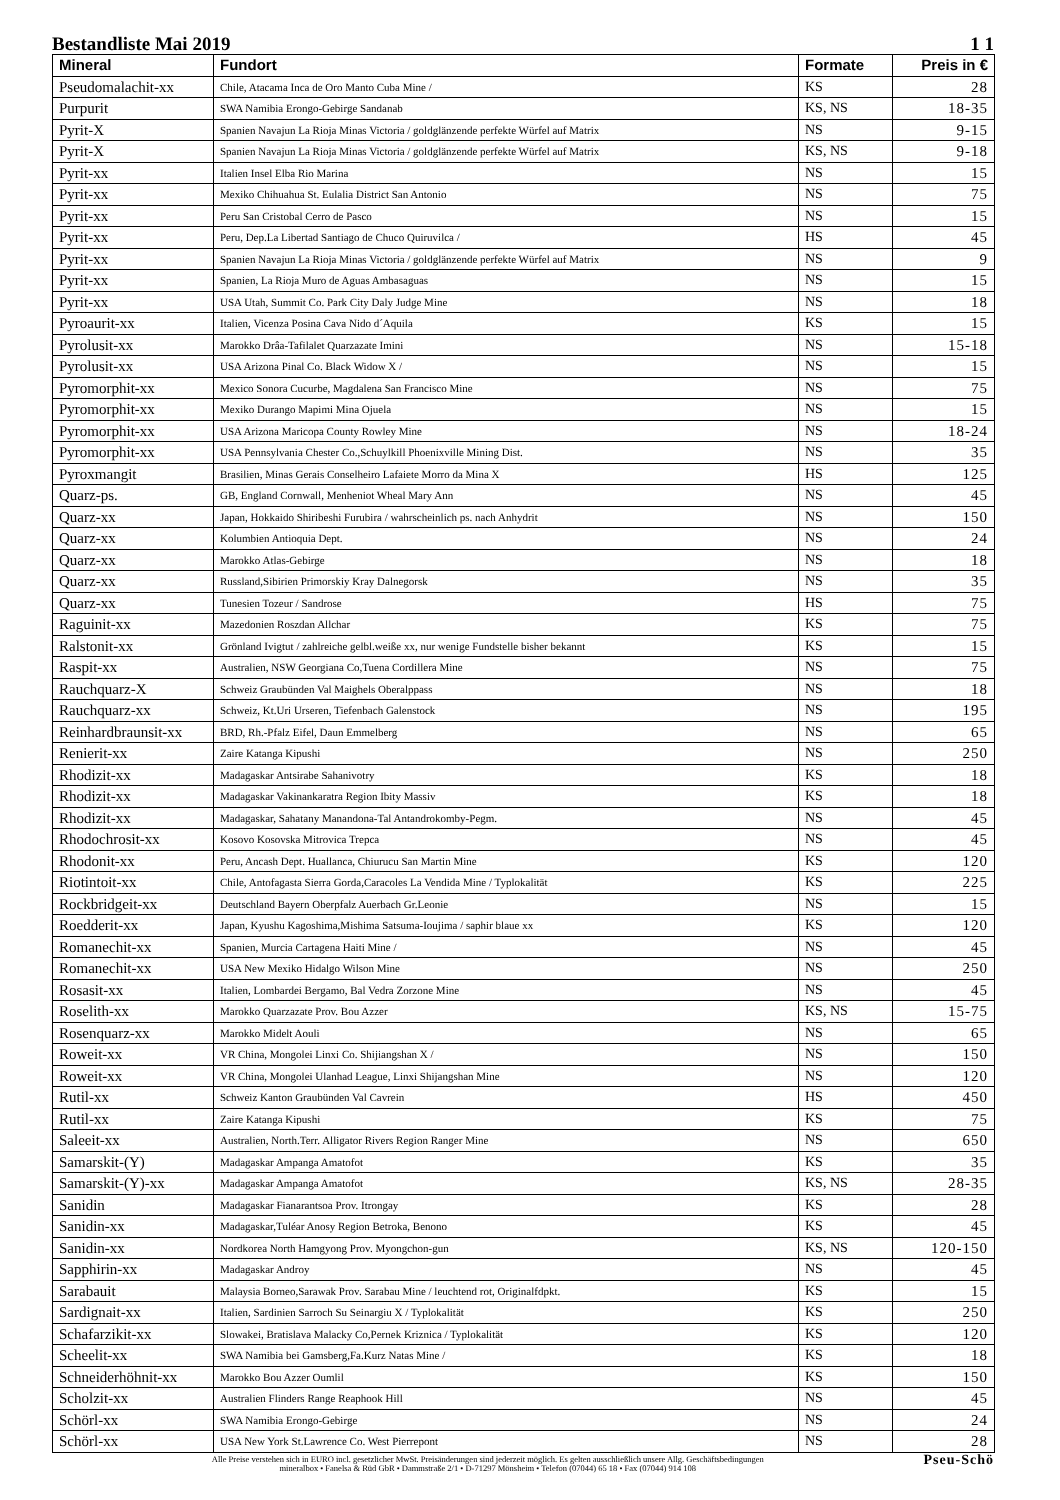Bestandliste Mai 2019 1 1
| Mineral | Fundort | Formate | Preis in € |
| --- | --- | --- | --- |
| Pseudomalachit-xx | Chile, Atacama Inca de Oro Manto Cuba Mine / | KS | 28 |
| Purpurit | SWA Namibia Erongo-Gebirge Sandanab | KS, NS | 18-35 |
| Pyrit-X | Spanien Navajun La Rioja Minas Victoria / goldglänzende perfekte Würfel auf Matrix | NS | 9-15 |
| Pyrit-X | Spanien Navajun La Rioja Minas Victoria / goldglänzende perfekte Würfel auf Matrix | KS, NS | 9-18 |
| Pyrit-xx | Italien Insel Elba Rio Marina | NS | 15 |
| Pyrit-xx | Mexiko Chihuahua St. Eulalia District San Antonio | NS | 75 |
| Pyrit-xx | Peru San Cristobal Cerro de Pasco | NS | 15 |
| Pyrit-xx | Peru, Dep.La Libertad Santiago de Chuco Quiruvilca / | HS | 45 |
| Pyrit-xx | Spanien Navajun La Rioja Minas Victoria / goldglänzende perfekte Würfel auf Matrix | NS | 9 |
| Pyrit-xx | Spanien, La Rioja Muro de Aguas Ambasaguas | NS | 15 |
| Pyrit-xx | USA Utah, Summit Co. Park City Daly Judge Mine | NS | 18 |
| Pyroaurit-xx | Italien, Vicenza Posina Cava Nido d´Aquila | KS | 15 |
| Pyrolusit-xx | Marokko Drâa-Tafilalet Quarzazate Imini | NS | 15-18 |
| Pyrolusit-xx | USA Arizona Pinal Co. Black Widow X / | NS | 15 |
| Pyromorphit-xx | Mexico Sonora Cucurbe, Magdalena San Francisco Mine | NS | 75 |
| Pyromorphit-xx | Mexiko Durango Mapimi Mina Ojuela | NS | 15 |
| Pyromorphit-xx | USA Arizona Maricopa County Rowley Mine | NS | 18-24 |
| Pyromorphit-xx | USA Pennsylvania Chester Co.,Schuylkill Phoenixville Mining Dist. | NS | 35 |
| Pyroxmangit | Brasilien, Minas Gerais Conselheiro Lafaiete Morro da Mina X | HS | 125 |
| Quarz-ps. | GB, England Cornwall, Menheniot Wheal Mary Ann | NS | 45 |
| Quarz-xx | Japan, Hokkaido Shiribeshi Furubira / wahrscheinlich ps. nach Anhydrit | NS | 150 |
| Quarz-xx | Kolumbien Antioquia Dept. | NS | 24 |
| Quarz-xx | Marokko Atlas-Gebirge | NS | 18 |
| Quarz-xx | Russland,Sibirien Primorskiy Kray Dalnegorsk | NS | 35 |
| Quarz-xx | Tunesien Tozeur / Sandrose | HS | 75 |
| Raguinit-xx | Mazedonien Roszdan Allchar | KS | 75 |
| Ralstonit-xx | Grönland Ivigtut / zahlreiche gelbl.weiße xx, nur wenige Fundstelle bisher bekannt | KS | 15 |
| Raspit-xx | Australien, NSW Georgiana Co,Tuena Cordillera Mine | NS | 75 |
| Rauchquarz-X | Schweiz Graubünden Val Maighels Oberalppass | NS | 18 |
| Rauchquarz-xx | Schweiz, Kt.Uri Urseren, Tiefenbach Galenstock | NS | 195 |
| Reinhardbraunsit-xx | BRD, Rh.-Pfalz Eifel, Daun Emmelberg | NS | 65 |
| Renierit-xx | Zaire Katanga Kipushi | NS | 250 |
| Rhodizit-xx | Madagaskar Antsirabe Sahanivotry | KS | 18 |
| Rhodizit-xx | Madagaskar Vakinankaratra Region Ibity Massiv | KS | 18 |
| Rhodizit-xx | Madagaskar, Sahatany Manandona-Tal Antandrokomby-Pegm. | NS | 45 |
| Rhodochrosit-xx | Kosovo Kosovska Mitrovica Trepca | NS | 45 |
| Rhodonit-xx | Peru, Ancash Dept. Huallanca, Chiurucu San Martin Mine | KS | 120 |
| Riotintoit-xx | Chile, Antofagasta Sierra Gorda,Caracoles La Vendida Mine / Typlokalität | KS | 225 |
| Rockbridgeit-xx | Deutschland Bayern Oberpfalz Auerbach Gr.Leonie | NS | 15 |
| Roedderit-xx | Japan, Kyushu Kagoshima,Mishima Satsuma-Ioujima / saphir blaue xx | KS | 120 |
| Romanechit-xx | Spanien, Murcia Cartagena Haiti Mine / | NS | 45 |
| Romanechit-xx | USA New Mexiko Hidalgo Wilson Mine | NS | 250 |
| Rosasit-xx | Italien, Lombardei Bergamo, Bal Vedra Zorzone Mine | NS | 45 |
| Roselith-xx | Marokko Quarzazate Prov. Bou Azzer | KS, NS | 15-75 |
| Rosenquarz-xx | Marokko Midelt Aouli | NS | 65 |
| Roweit-xx | VR China, Mongolei Linxi Co. Shijiangshan X / | NS | 150 |
| Roweit-xx | VR China, Mongolei Ulanhad League, Linxi Shijangshan Mine | NS | 120 |
| Rutil-xx | Schweiz Kanton Graubünden Val Cavrein | HS | 450 |
| Rutil-xx | Zaire Katanga Kipushi | KS | 75 |
| Saleeit-xx | Australien, North.Terr. Alligator Rivers Region Ranger Mine | NS | 650 |
| Samarskit-(Y) | Madagaskar Ampanga Amatofot | KS | 35 |
| Samarskit-(Y)-xx | Madagaskar Ampanga Amatofot | KS, NS | 28-35 |
| Sanidin | Madagaskar Fianarantsoa Prov. Itrongay | KS | 28 |
| Sanidin-xx | Madagaskar,Tuléar Anosy Region Betroka, Benono | KS | 45 |
| Sanidin-xx | Nordkorea North Hamgyong Prov. Myongchon-gun | KS, NS | 120-150 |
| Sapphirin-xx | Madagaskar Androy | NS | 45 |
| Sarabauit | Malaysia Borneo,Sarawak Prov. Sarabau Mine / leuchtend rot, Originalfdpkt. | KS | 15 |
| Sardignait-xx | Italien, Sardinien Sarroch Su Seinargiu X / Typlokalität | KS | 250 |
| Schafarzikit-xx | Slowakei, Bratislava Malacky Co,Pernek Kriznica / Typlokalität | KS | 120 |
| Scheelit-xx | SWA Namibia bei Gamsberg,Fa.Kurz Natas Mine / | KS | 18 |
| Schneiderhöhnit-xx | Marokko Bou Azzer Oumlil | KS | 150 |
| Scholzit-xx | Australien Flinders Range Reaphook Hill | NS | 45 |
| Schörl-xx | SWA Namibia Erongo-Gebirge | NS | 24 |
| Schörl-xx | USA New York St.Lawrence Co. West Pierrepont | NS | 28 |
Alle Preise verstehen sich in EURO incl. gesetzlicher MwSt. Preisänderungen sind jederzeit möglich. Es gelten ausschließlich unsere Allg. Geschäftsbedingungen
mineralbox • Fanelsa & Rüd GbR • Dammstraße 2/1 • D-71297 Mönsheim • Telefon (07044) 65 18 • Fax (07044) 914 108
Pseu-Schö